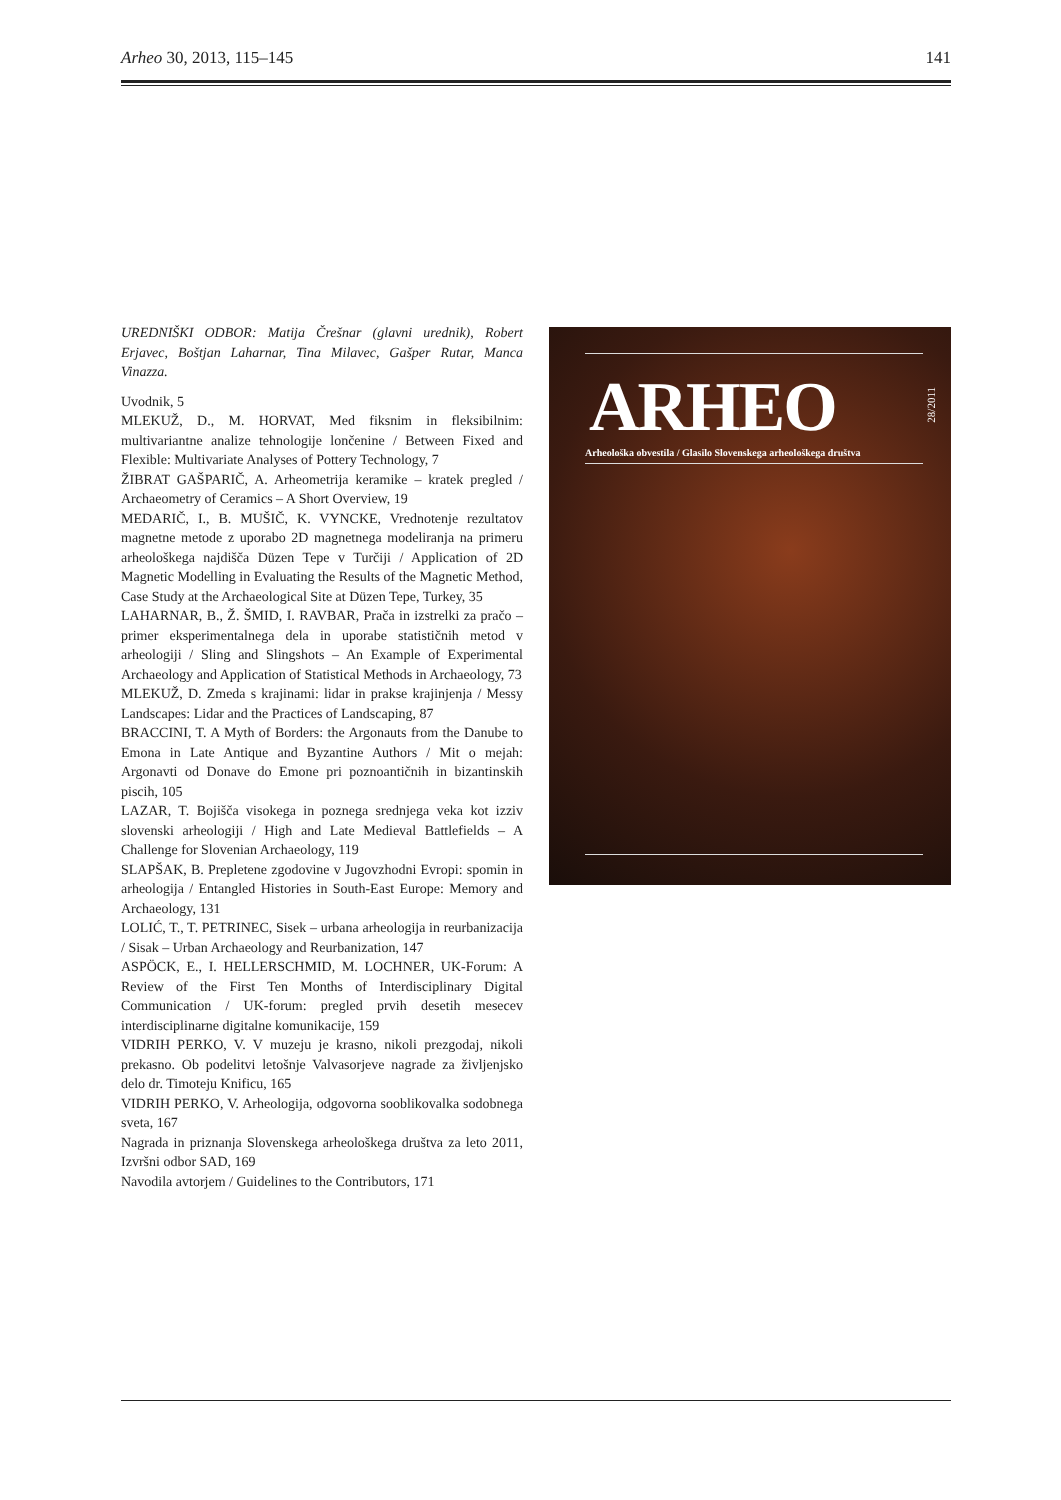Arheo 30, 2013, 115–145 141
UREDNIŠKI ODBOR: Matija Črešnar (glavni urednik), Robert Erjavec, Boštjan Laharnar, Tina Milavec, Gašper Rutar, Manca Vinazza.
Uvodnik, 5
MLEKUŽ, D., M. HORVAT, Med fiksnim in fleksibilnim: multivariantne analize tehnologije lončenine / Between Fixed and Flexible: Multivariate Analyses of Pottery Technology, 7
ŽIBRAT GAŠPARIČ, A. Arheometrija keramike – kratek pregled / Archaeometry of Ceramics – A Short Overview, 19
MEDARIČ, I., B. MUŠIČ, K. VYNCKE, Vrednotenje rezultatov magnetne metode z uporabo 2D magnetnega modeliranja na primeru arheološkega najdišča Düzen Tepe v Turčiji / Application of 2D Magnetic Modelling in Evaluating the Results of the Magnetic Method, Case Study at the Archaeological Site at Düzen Tepe, Turkey, 35
LAHARNAR, B., Ž. ŠMID, I. RAVBAR, Prača in izstrelki za pračo – primer eksperimentalnega dela in uporabe statističnih metod v arheologiji / Sling and Slingshots – An Example of Experimental Archaeology and Application of Statistical Methods in Archaeology, 73
MLEKUŽ, D. Zmeda s krajinami: lidar in prakse krajinjenja / Messy Landscapes: Lidar and the Practices of Landscaping, 87
BRACCINI, T. A Myth of Borders: the Argonauts from the Danube to Emona in Late Antique and Byzantine Authors / Mit o mejah: Argonavti od Donave do Emone pri poznoantičnih in bizantinskih piscih, 105
LAZAR, T. Bojišča visokega in poznega srednjega veka kot izziv slovenski arheologiji / High and Late Medieval Battlefields – A Challenge for Slovenian Archaeology, 119
SLAPŠAK, B. Prepletene zgodovine v Jugovzhodni Evropi: spomin in arheologija / Entangled Histories in South-East Europe: Memory and Archaeology, 131
LOLIĆ, T., T. PETRINEC, Sisek – urbana arheologija in reurbanizacija / Sisak – Urban Archaeology and Reurbanization, 147
ASPÖCK, E., I. HELLERSCHMID, M. LOCHNER, UK-Forum: A Review of the First Ten Months of Interdisciplinary Digital Communication / UK-forum: pregled prvih desetih mesecev interdisciplinarne digitalne komunikacije, 159
VIDRIH PERKO, V. V muzeju je krasno, nikoli prezgodaj, nikoli prekasno. Ob podelitvi letošnje Valvasorjeve nagrade za življenjsko delo dr. Timoteju Knificu, 165
VIDRIH PERKO, V. Arheologija, odgovorna sooblikovalka sodobnega sveta, 167
Nagrada in priznanja Slovenskega arheološkega društva za leto 2011, Izvršni odbor SAD, 169
Navodila avtorjem / Guidelines to the Contributors, 171
ARHEO
28/2011
Arheološka obvestila / Glasilo Slovenskega arheološkega društva